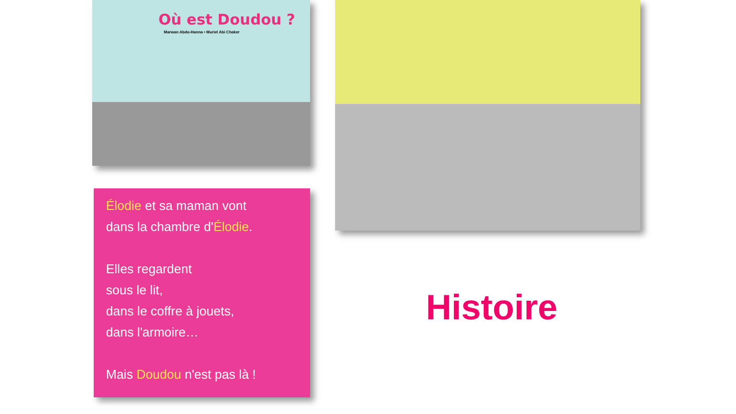Où est Doudou ?
Marwan Abdo-Hanna • Muriel Abi Chaker
Élodie et sa maman vont
dans la chambre d'Élodie.
Elles regardent
sous le lit,
dans le coffre à jouets,
dans l'armoire…
Mais Doudou n'est pas là !
Histoire